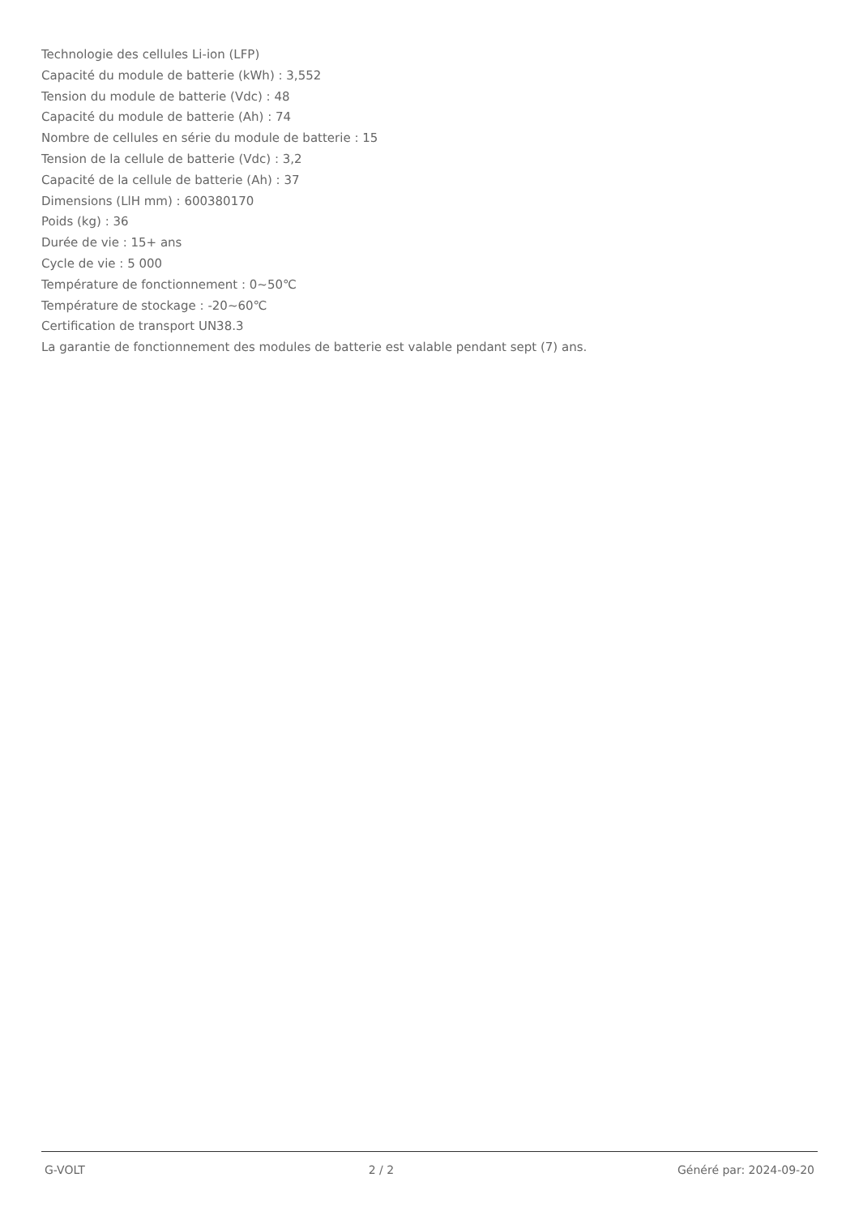Technologie des cellules Li-ion (LFP)
Capacité du module de batterie (kWh) : 3,552
Tension du module de batterie (Vdc) : 48
Capacité du module de batterie (Ah) : 74
Nombre de cellules en série du module de batterie : 15
Tension de la cellule de batterie (Vdc) : 3,2
Capacité de la cellule de batterie (Ah) : 37
Dimensions (LlH mm) : 600380170
Poids (kg) : 36
Durée de vie : 15+ ans
Cycle de vie : 5 000
Température de fonctionnement : 0~50℃
Température de stockage : -20~60℃
Certification de transport UN38.3
La garantie de fonctionnement des modules de batterie est valable pendant sept (7) ans.
G-VOLT 2 / 2 Généré par: 2024-09-20